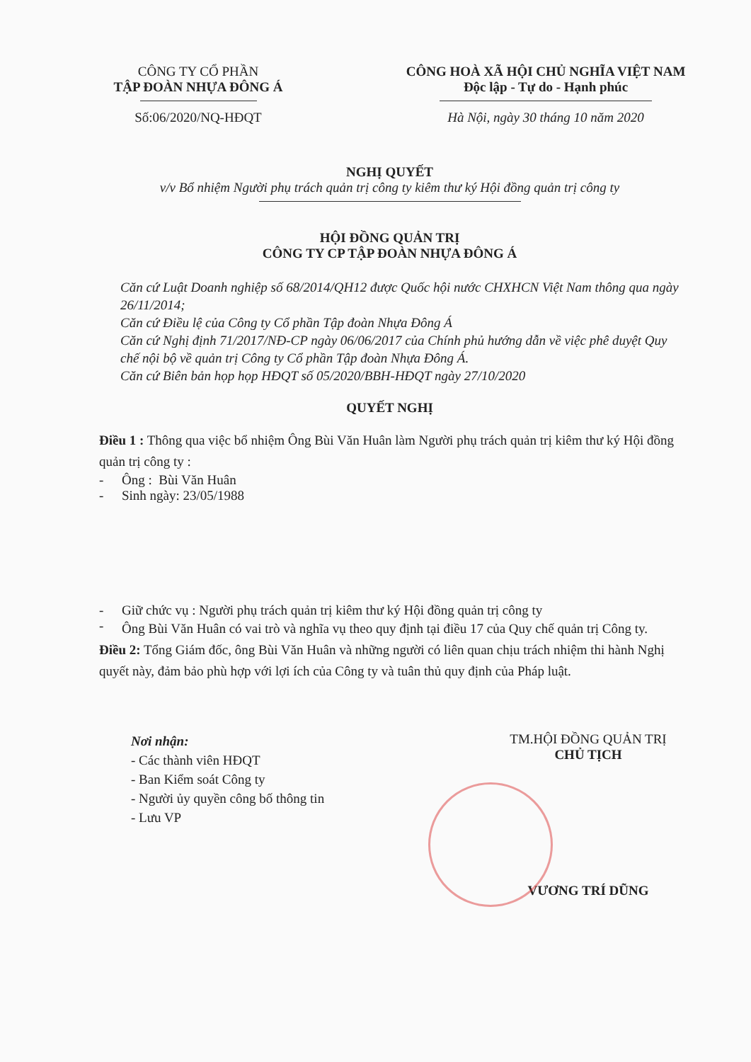CÔNG TY CỔ PHẦN
TẬP ĐOÀN NHỰA ĐÔNG Á
Số:06/2020/NQ-HĐQT
CÔNG HOÀ XÃ HỘI CHỦ NGHĨA VIỆT NAM
Độc lập - Tự do - Hạnh phúc
Hà Nội, ngày 30 tháng 10 năm 2020
NGHỊ QUYẾT
v/v Bổ nhiệm Người phụ trách quản trị công ty kiêm thư ký Hội đồng quản trị công ty
HỘI ĐỒNG QUẢN TRỊ
CÔNG TY CP TẬP ĐOÀN NHỰA ĐÔNG Á
Căn cứ Luật Doanh nghiệp số 68/2014/QH12 được Quốc hội nước CHXHCN Việt Nam thông qua ngày 26/11/2014;
Căn cứ Điều lệ của Công ty Cổ phần Tập đoàn Nhựa Đông Á
Căn cứ Nghị định 71/2017/NĐ-CP ngày 06/06/2017 của Chính phủ hướng dẫn về việc phê duyệt Quy chế nội bộ về quản trị Công ty Cổ phần Tập đoàn Nhựa Đông Á.
Căn cứ Biên bản họp họp HĐQT số 05/2020/BBH-HĐQT ngày 27/10/2020
QUYẾT NGHỊ
Điều 1 : Thông qua việc bổ nhiệm Ông Bùi Văn Huân làm Người phụ trách quản trị kiêm thư ký Hội đồng quản trị công ty :
- Ông : Bùi Văn Huân
- Sinh ngày: 23/05/1988
- Giữ chức vụ : Người phụ trách quản trị kiêm thư ký Hội đồng quản trị công ty
-
Ông Bùi Văn Huân có vai trò và nghĩa vụ theo quy định tại điều 17 của Quy chế quản trị Công ty.
Điều 2: Tổng Giám đốc, ông Bùi Văn Huân và những người có liên quan chịu trách nhiệm thi hành Nghị quyết này, đảm bảo phù hợp với lợi ích của Công ty và tuân thủ quy định của Pháp luật.
Nơi nhận:
- Các thành viên HĐQT
- Ban Kiểm soát Công ty
- Người ủy quyền công bố thông tin
- Lưu VP
TM.HỘI ĐỒNG QUẢN TRỊ
CHỦ TỊCH
VƯƠNG TRÍ DŨNG